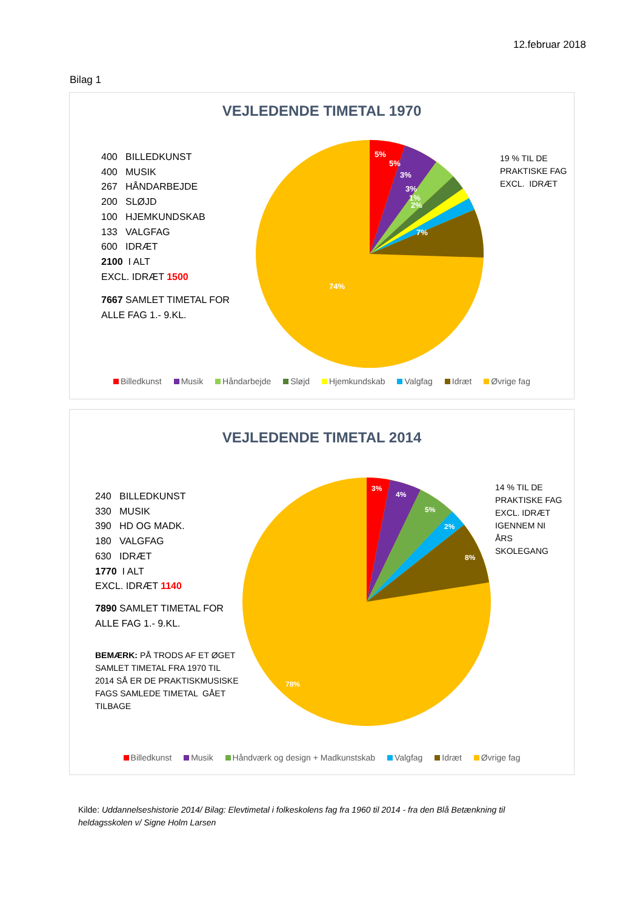12.februar 2018
Bilag 1
VEJLEDENDE TIMETAL 1970
400 BILLEDKUNST
400 MUSIK
267 HÅNDARBEJDE
200 SLØJD
100 HJEMKUNDSKAB
133 VALGFAG
600 IDRÆT
2100 I ALT
EXCL. IDRÆT 1500
7667 SAMLET TIMETAL FOR
ALLE FAG 1.- 9.KL.
5%
5%
3%
3%
1%
2%
7%
74%
19 % TIL DE
PRAKTISKE FAG
EXCL. IDRÆT
Billedkunst Musik Håndarbejde Sløjd Hjemkundskab Valgfag Idræt Øvrige fag
VEJLEDENDE TIMETAL 2014
240 BILLEDKUNST
330 MUSIK
390 HD OG MADK.
180 VALGFAG
630 IDRÆT
1770 I ALT
EXCL. IDRÆT 1140
7890 SAMLET TIMETAL FOR
ALLE FAG 1.- 9.KL.
BEMÆRK: PÅ TRODS AF ET ØGET
SAMLET TIMETAL FRA 1970 TIL
2014 SÅ ER DE PRAKTISKMUSISKE
FAGS SAMLEDE TIMETAL GÅET
TILBAGE
3%
4%
5%
2%
8%
78%
14 % TIL DE
PRAKTISKE FAG
EXCL. IDRÆT
IGENNEM NI
ÅRS
SKOLEGANG
Billedkunst Musik Håndværk og design + Madkunstskab Valgfag Idræt Øvrige fag
Kilde: Uddannelseshistorie 2014/ Bilag: Elevtimetal i folkeskolens fag fra 1960 til 2014 - fra den Blå Betænkning til heldagsskolen v/ Signe Holm Larsen